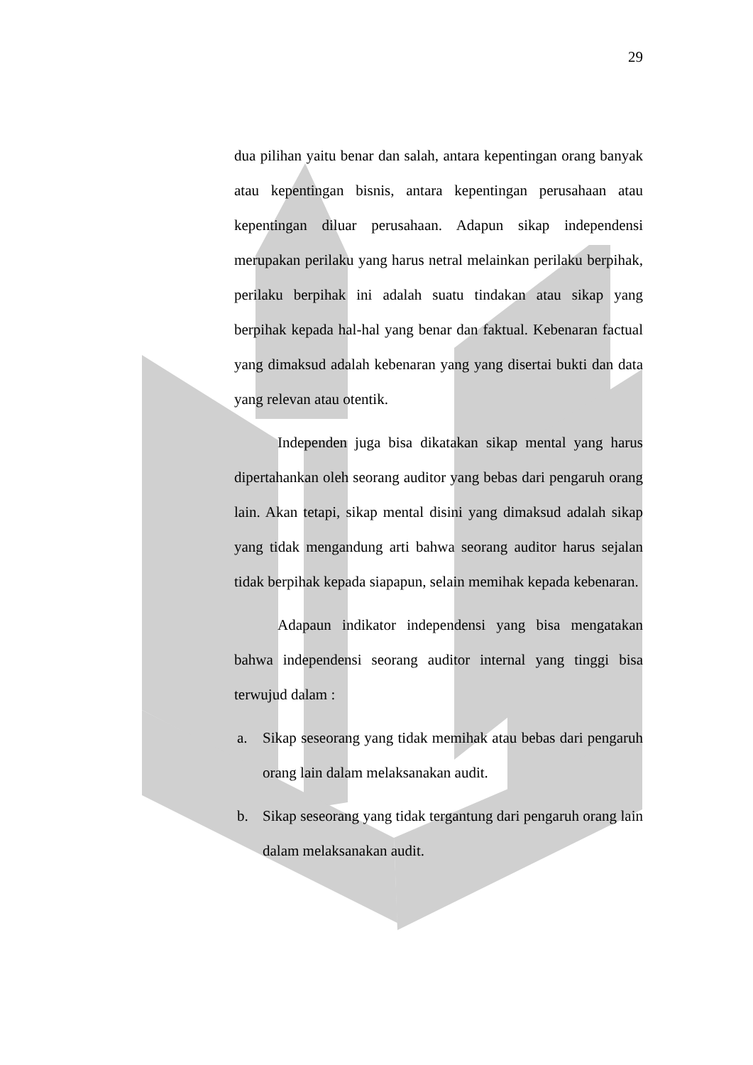29
dua pilihan yaitu benar dan salah, antara kepentingan orang banyak atau kepentingan bisnis, antara kepentingan perusahaan atau kepentingan diluar perusahaan. Adapun sikap independensi merupakan perilaku yang harus netral melainkan perilaku berpihak, perilaku berpihak ini adalah suatu tindakan atau sikap yang berpihak kepada hal-hal yang benar dan faktual. Kebenaran factual yang dimaksud adalah kebenaran yang yang disertai bukti dan data yang relevan atau otentik.
Independen juga bisa dikatakan sikap mental yang harus dipertahankan oleh seorang auditor yang bebas dari pengaruh orang lain. Akan tetapi, sikap mental disini yang dimaksud adalah sikap yang tidak mengandung arti bahwa seorang auditor harus sejalan tidak berpihak kepada siapapun, selain memihak kepada kebenaran.
Adapaun indikator independensi yang bisa mengatakan bahwa independensi seorang auditor internal yang tinggi bisa terwujud dalam :
a. Sikap seseorang yang tidak memihak atau bebas dari pengaruh orang lain dalam melaksanakan audit.
b. Sikap seseorang yang tidak tergantung dari pengaruh orang lain dalam melaksanakan audit.